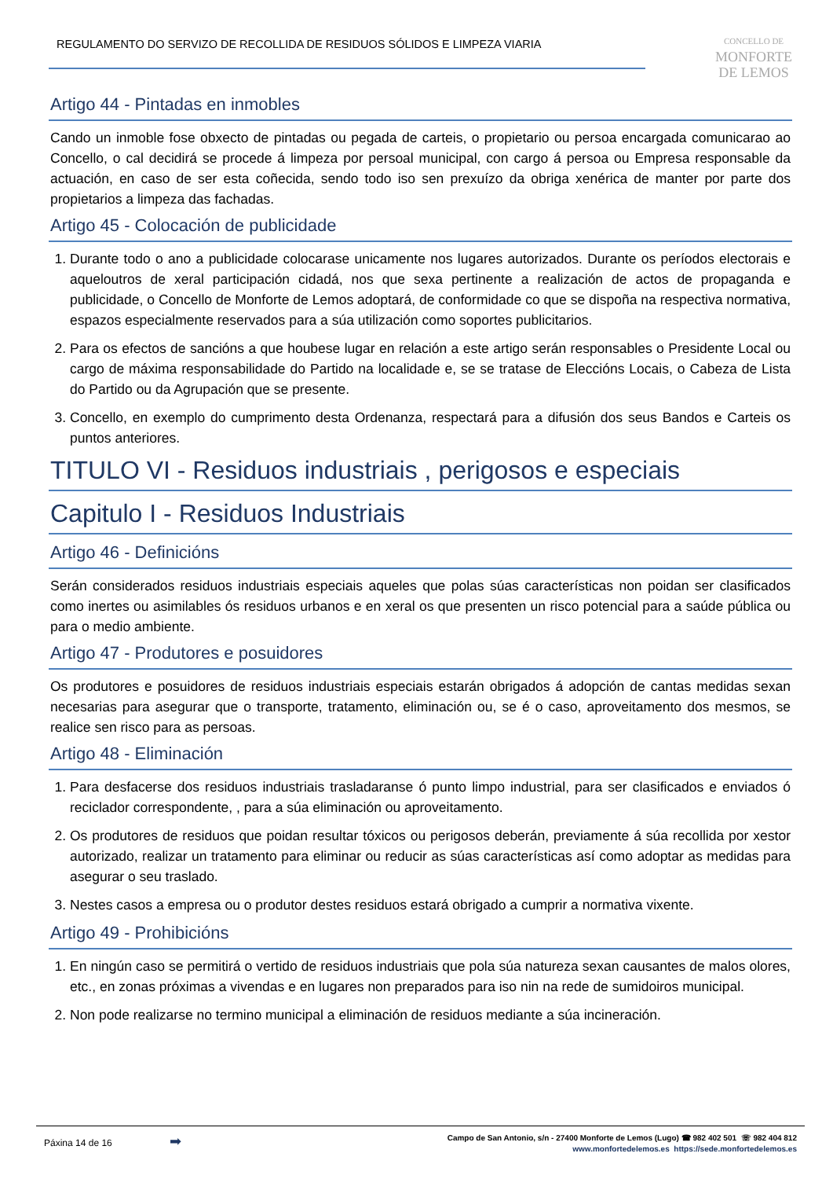REGULAMENTO DO SERVIZO DE RECOLLIDA DE RESIDUOS SÓLIDOS E LIMPEZA VIARIA
CONCELLO DE
MONFORTE
DE LEMOS
Artigo 44 - Pintadas en inmobles
Cando un inmoble fose obxecto de pintadas ou pegada de carteis, o propietario ou persoa encargada comunicarao ao Concello, o cal decidirá se procede á limpeza por persoal municipal, con cargo á persoa ou Empresa responsable da actuación, en caso de ser esta coñecida, sendo todo iso sen prexuízo da obriga xenérica de manter por parte dos propietarios a limpeza das fachadas.
Artigo 45 - Colocación de publicidade
1. Durante todo o ano a publicidade colocarase unicamente nos lugares autorizados. Durante os períodos electorais e aqueloutros de xeral participación cidadá, nos que sexa pertinente a realización de actos de propaganda e publicidade, o Concello de Monforte de Lemos adoptará, de conformidade co que se dispoña na respectiva normativa, espazos especialmente reservados para a súa utilización como soportes publicitarios.
2. Para os efectos de sancións a que houbese lugar en relación a este artigo serán responsables o Presidente Local ou cargo de máxima responsabilidade do Partido na localidade e, se se tratase de Eleccións Locais, o Cabeza de Lista do Partido ou da Agrupación que se presente.
3. Concello, en exemplo do cumprimento desta Ordenanza, respectará para a difusión dos seus Bandos e Carteis os puntos anteriores.
TITULO VI - Residuos industriais , perigosos e especiais
Capitulo I - Residuos Industriais
Artigo 46 - Definicións
Serán considerados residuos industriais especiais aqueles que polas súas características non poidan ser clasificados como inertes ou asimilables ós residuos urbanos e en xeral os que presenten un risco potencial para a saúde pública ou para o medio ambiente.
Artigo 47 - Produtores e posuidores
Os produtores e posuidores de residuos industriais especiais estarán obrigados á adopción de cantas medidas sexan necesarias para asegurar que o transporte, tratamento, eliminación ou, se é o caso, aproveitamento dos mesmos, se realice sen risco para as persoas.
Artigo 48 - Eliminación
1. Para desfacerse dos residuos industriais trasladaranse ó punto limpo industrial, para ser clasificados e enviados ó reciclador correspondente, , para a súa eliminación ou aproveitamento.
2. Os produtores de residuos que poidan resultar tóxicos ou perigosos deberán, previamente á súa recollida por xestor autorizado, realizar un tratamento para eliminar ou reducir as súas características así como adoptar as medidas para asegurar o seu traslado.
3. Nestes casos a empresa ou o produtor destes residuos estará obrigado a cumprir a normativa vixente.
Artigo 49 - Prohibicións
1. En ningún caso se permitirá o vertido de residuos industriais que pola súa natureza sexan causantes de malos olores, etc., en zonas próximas a vivendas e en lugares non preparados para iso nin na rede de sumidoiros municipal.
2. Non pode realizarse no termino municipal a eliminación de residuos mediante a súa incineración.
Páxina 14 de 16 ➡
Campo de San Antonio, s/n - 27400 Monforte de Lemos (Lugo) ☎ 982 402 501 ☏ 982 404 812
www.monfortedelemos.es https://sede.monfortedelemos.es